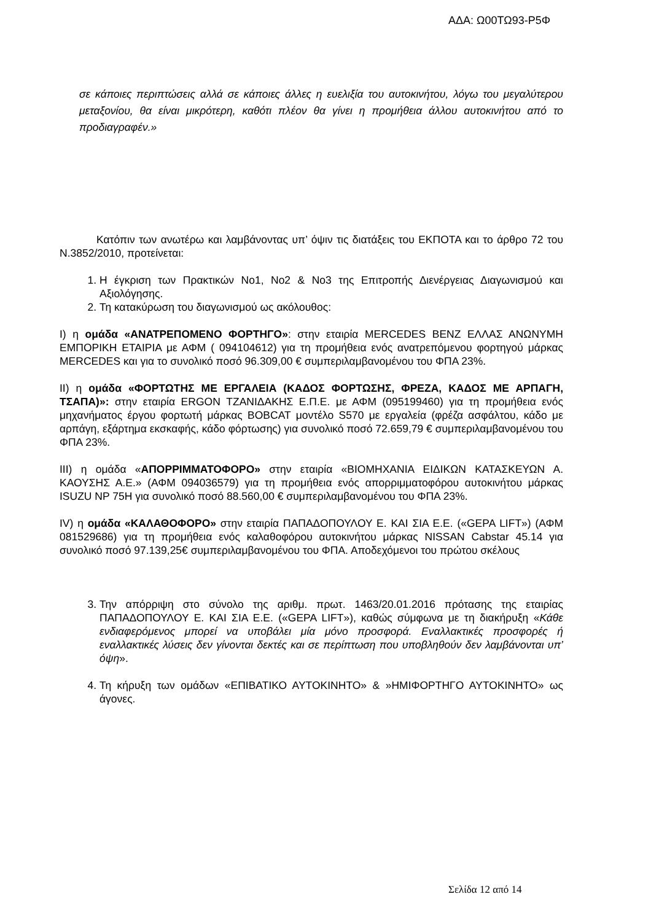ΑΔΑ: Ω00ΤΩ93-Ρ5Φ
σε κάποιες περιπτώσεις αλλά σε κάποιες άλλες η ευελιξία του αυτοκινήτου, λόγω του μεγαλύτερου μεταξονίου, θα είναι μικρότερη, καθότι πλέον θα γίνει η προμήθεια άλλου αυτοκινήτου από το προδιαγραφέν.»
Κατόπιν των ανωτέρω και λαμβάνοντας υπ’ όψιν τις διατάξεις του ΕΚΠΟΤΑ και το άρθρο 72 του Ν.3852/2010, προτείνεται:
1. Η έγκριση των Πρακτικών Νο1, Νο2 & Νο3 της Επιτροπής Διενέργειας Διαγωνισμού και Αξιολόγησης.
2. Τη κατακύρωση του διαγωνισμού ως ακόλουθος:
Ι) η ομάδα «ΑΝΑΤΡΕΠΟΜΕΝΟ ΦΟΡΤΗΓΟ»: στην εταιρία MERCEDES BENZ ΕΛΛΑΣ ΑΝΩΝΥΜΗ ΕΜΠΟΡΙΚΗ ΕΤΑΙΡΙΑ με ΑΦΜ ( 094104612) για τη προμήθεια ενός ανατρεπόμενου φορτηγού μάρκας MERCEDES και για το συνολικό ποσό 96.309,00 € συμπεριλαμβανομένου του ΦΠΑ 23%.
ΙΙ) η ομάδα «ΦΟΡΤΩΤΗΣ ΜΕ ΕΡΓΑΛΕΙΑ (ΚΑΔΟΣ ΦΟΡΤΩΣΗΣ, ΦΡΕΖΑ, ΚΑΔΟΣ ΜΕ ΑΡΠΑΓΗ, ΤΣΑΠΑ)»: στην εταιρία ERGON ΤΖΑΝΙΔΑΚΗΣ Ε.Π.Ε. με ΑΦΜ (095199460) για τη προμήθεια ενός μηχανήματος έργου φορτωτή μάρκας BOBCAT μοντέλο S570 με εργαλεία (φρέζα ασφάλτου, κάδο με αρπάγη, εξάρτημα εκσκαφής, κάδο φόρτωσης) για συνολικό ποσό 72.659,79 € συμπεριλαμβανομένου του ΦΠΑ 23%.
ΙΙΙ) η ομάδα «ΑΠΟΡΡΙΜΜΑΤΟΦΟΡΟ» στην εταιρία «ΒΙΟΜΗΧΑΝΙΑ ΕΙΔΙΚΩΝ ΚΑΤΑΣΚΕΥΩΝ Α. ΚΑΟΥΣΗΣ Α.Ε.» (ΑΦΜ 094036579) για τη προμήθεια ενός απορριμματοφόρου αυτοκινήτου μάρκας ISUZU NP 75H για συνολικό ποσό 88.560,00 € συμπεριλαμβανομένου του ΦΠΑ 23%.
ΙV) η ομάδα «ΚΑΛΑΘΟΦΟΡΟ» στην εταιρία ΠΑΠΑΔΟΠΟΥΛΟΥ Ε. ΚΑΙ ΣΙΑ Ε.Ε. («GEPA LIFT») (ΑΦΜ 081529686) για τη προμήθεια ενός καλαθοφόρου αυτοκινήτου μάρκας NISSAN Cabstar 45.14 για συνολικό ποσό 97.139,25€ συμπεριλαμβανομένου του ΦΠΑ. Αποδεχόμενοι του πρώτου σκέλους
3. Την απόρριψη στο σύνολο της αριθμ. πρωτ. 1463/20.01.2016 πρότασης της εταιρίας ΠΑΠΑΔΟΠΟΥΛΟΥ Ε. ΚΑΙ ΣΙΑ Ε.Ε. («GEPA LIFT»), καθώς σύμφωνα με τη διακήρυξη «Κάθε ενδιαφερόμενος μπορεί να υποβάλει μία μόνο προσφορά. Εναλλακτικές προσφορές ή εναλλακτικές λύσεις δεν γίνονται δεκτές και σε περίπτωση που υποβληθούν δεν λαμβάνονται υπ’ όψη».
4. Τη κήρυξη των ομάδων «ΕΠΙΒΑΤΙΚΟ ΑΥΤΟΚΙΝΗΤΟ» & »ΗΜΙΦΟΡΤΗΓΟ ΑΥΤΟΚΙΝΗΤΟ» ως άγονες.
Σελίδα 12 από 14